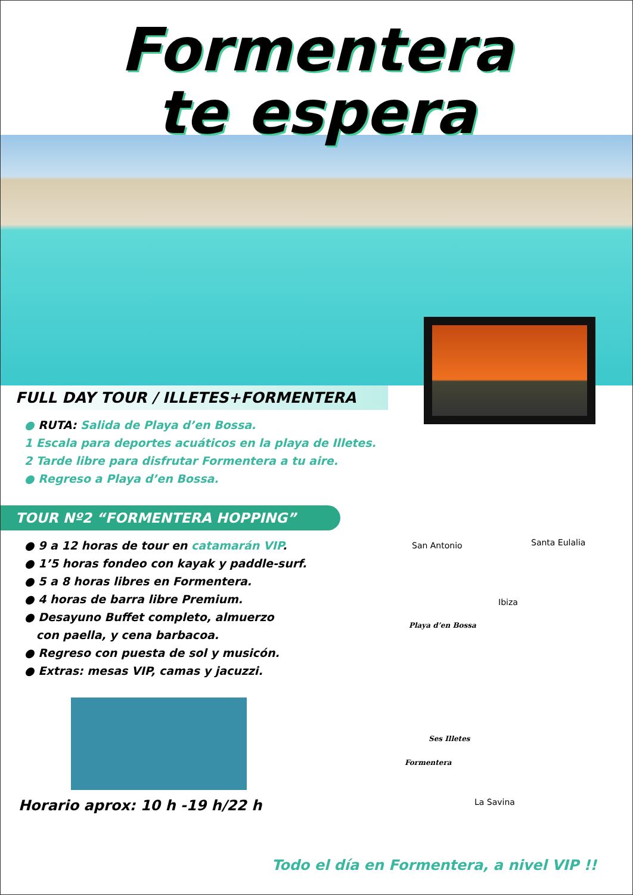Formentera
te espera
FULL DAY TOUR / ILLETES+FORMENTERA
● RUTA: Salida de Playa d’en Bossa.
1 Escala para deportes acuáticos en la playa de Illetes.
2 Tarde libre para disfrutar Formentera a tu aire.
● Regreso a Playa d’en Bossa.
TOUR Nº2 “FORMENTERA HOPPING”
● 9 a 12 horas de tour en catamarán VIP.
● 1’5 horas fondeo con kayak y paddle-surf.
● 5 a 8 horas libres en Formentera.
● 4 horas de barra libre Premium.
● Desayuno Buffet completo, almuerzo
con paella, y cena barbacoa.
● Regreso con puesta de sol y musicón.
● Extras: mesas VIP, camas y jacuzzi.
Horario aprox: 10 h -19 h/22 h
San Antonio Santa Eulalia
Ibiza
Playa d’en Bossa
Ses Illetes
Formentera
La Savina
Todo el día en Formentera, a nivel VIP !!